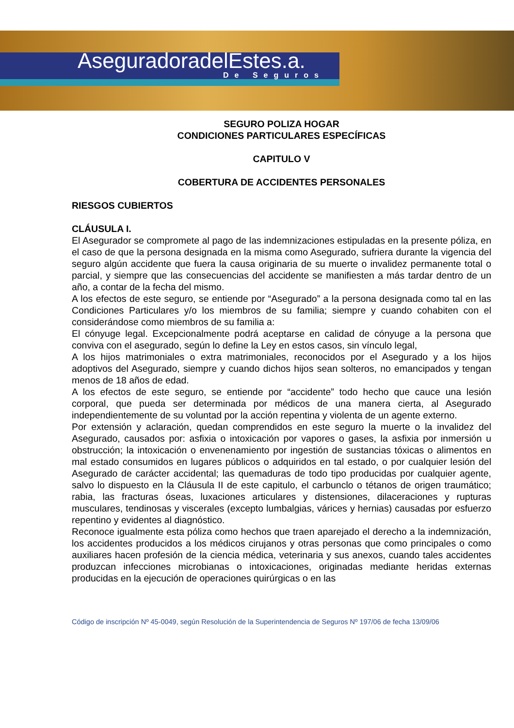AseguradoradelEstes.a.
De Seguros
SEGURO POLIZA HOGAR
CONDICIONES PARTICULARES ESPECÍFICAS
CAPITULO V
COBERTURA DE ACCIDENTES PERSONALES
RIESGOS CUBIERTOS
CLÁUSULA I.
El Asegurador se compromete al pago de las indemnizaciones estipuladas en la presente póliza, en el caso de que la persona designada en la misma como Asegurado, sufriera durante la vigencia del seguro algún accidente que fuera la causa originaria de su muerte o invalidez permanente total o parcial, y siempre que las consecuencias del accidente se manifiesten a más tardar dentro de un año, a contar de la fecha del mismo.
A los efectos de este seguro, se entiende por “Asegurado” a la persona designada como tal en las Condiciones Particulares y/o los miembros de su familia; siempre y cuando cohabiten con el considerándose como miembros de su familia a:
El cónyuge legal. Excepcionalmente podrá aceptarse en calidad de cónyuge a la persona que conviva con el asegurado, según lo define la Ley en estos casos, sin vínculo legal,
A los hijos matrimoniales o extra matrimoniales, reconocidos por el Asegurado y a los hijos adoptivos del Asegurado, siempre y cuando dichos hijos sean solteros, no emancipados y tengan menos de 18 años de edad.
A los efectos de este seguro, se entiende por “accidente” todo hecho que cauce una lesión corporal, que pueda ser determinada por médicos de una manera cierta, al Asegurado independientemente de su voluntad por la acción repentina y violenta de un agente externo.
Por extensión y aclaración, quedan comprendidos en este seguro la muerte o la invalidez del Asegurado, causados por: asfixia o intoxicación por vapores o gases, la asfixia por inmersión u obstrucción; la intoxicación o envenenamiento por ingestión de sustancias tóxicas o alimentos en mal estado consumidos en lugares públicos o adquiridos en tal estado, o por cualquier lesión del Asegurado de carácter accidental; las quemaduras de todo tipo producidas por cualquier agente, salvo lo dispuesto en la Cláusula II de este capitulo, el carbunclo o tétanos de origen traumático; rabia, las fracturas óseas, luxaciones articulares y distensiones, dilaceraciones y rupturas musculares, tendinosas y viscerales (excepto lumbalgias, várices y hernias) causadas por esfuerzo repentino y evidentes al diagnóstico.
Reconoce igualmente esta póliza como hechos que traen aparejado el derecho a la indemnización, los accidentes producidos a los médicos cirujanos y otras personas que como principales o como auxiliares hacen profesión de la ciencia médica, veterinaria y sus anexos, cuando tales accidentes produzcan infecciones microbianas o intoxicaciones, originadas mediante heridas externas producidas en la ejecución de operaciones quirúrgicas o en las
Código de inscripción Nº 45-0049, según Resolución de la Superintendencia de Seguros Nº 197/06 de fecha 13/09/06